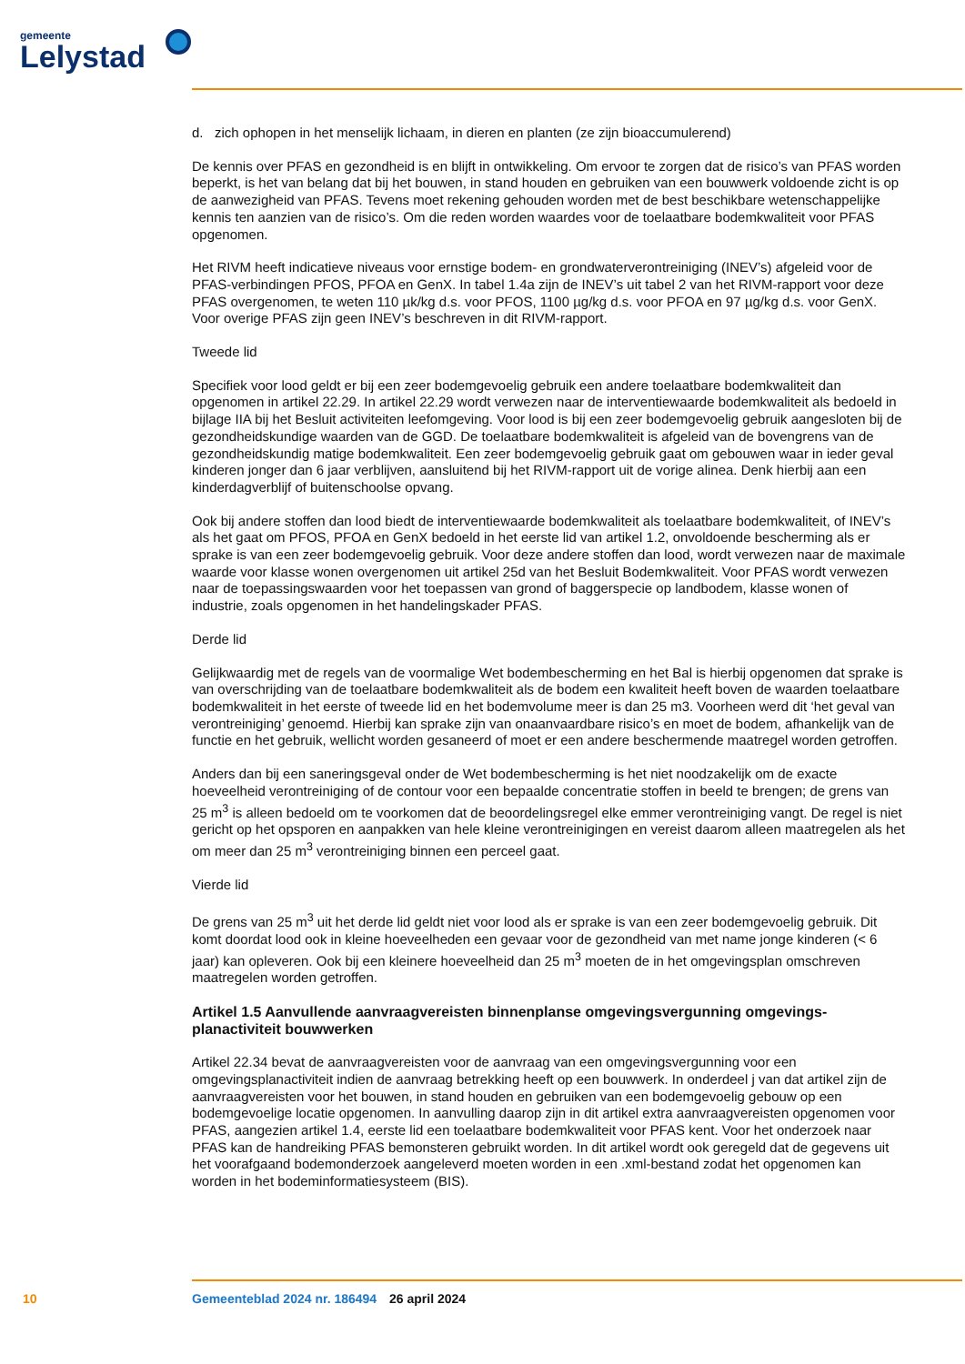gemeente
Lelystad
d. zich ophopen in het menselijk lichaam, in dieren en planten (ze zijn bioaccumulerend)
De kennis over PFAS en gezondheid is en blijft in ontwikkeling. Om ervoor te zorgen dat de risico’s van PFAS worden beperkt, is het van belang dat bij het bouwen, in stand houden en gebruiken van een bouwwerk voldoende zicht is op de aanwezigheid van PFAS. Tevens moet rekening gehouden worden met de best beschikbare wetenschappelijke kennis ten aanzien van de risico’s. Om die reden worden waardes voor de toelaatbare bodemkwaliteit voor PFAS opgenomen.
Het RIVM heeft indicatieve niveaus voor ernstige bodem- en grondwaterverontreiniging (INEV’s) afgeleid voor de PFAS-verbindingen PFOS, PFOA en GenX. In tabel 1.4a zijn de INEV’s uit tabel 2 van het RIVM-rapport voor deze PFAS overgenomen, te weten 110 µk/kg d.s. voor PFOS, 1100 µg/kg d.s. voor PFOA en 97 µg/kg d.s. voor GenX. Voor overige PFAS zijn geen INEV’s beschreven in dit RIVM-rapport.
Tweede lid
Specifiek voor lood geldt er bij een zeer bodemgevoelig gebruik een andere toelaatbare bodemkwaliteit dan opgenomen in artikel 22.29. In artikel 22.29 wordt verwezen naar de interventiewaarde bodemkwaliteit als bedoeld in bijlage IIA bij het Besluit activiteiten leefomgeving. Voor lood is bij een zeer bodemgevoelig gebruik aangesloten bij de gezondheidskundige waarden van de GGD. De toelaatbare bodemkwaliteit is afgeleid van de bovengrens van de gezondheidskundig matige bodemkwaliteit. Een zeer bodemgevoelig gebruik gaat om gebouwen waar in ieder geval kinderen jonger dan 6 jaar verblijven, aansluitend bij het RIVM-rapport uit de vorige alinea. Denk hierbij aan een kinderdagverblijf of buitenschoolse opvang.
Ook bij andere stoffen dan lood biedt de interventiewaarde bodemkwaliteit als toelaatbare bodemkwaliteit, of INEV’s als het gaat om PFOS, PFOA en GenX bedoeld in het eerste lid van artikel 1.2, onvoldoende bescherming als er sprake is van een zeer bodemgevoelig gebruik. Voor deze andere stoffen dan lood, wordt verwezen naar de maximale waarde voor klasse wonen overgenomen uit artikel 25d van het Besluit Bodemkwaliteit. Voor PFAS wordt verwezen naar de toepassingswaarden voor het toepassen van grond of baggerspecie op landbodem, klasse wonen of industrie, zoals opgenomen in het handelingskader PFAS.
Derde lid
Gelijkwaardig met de regels van de voormalige Wet bodembescherming en het Bal is hierbij opgenomen dat sprake is van overschrijding van de toelaatbare bodemkwaliteit als de bodem een kwaliteit heeft boven de waarden toelaatbare bodemkwaliteit in het eerste of tweede lid en het bodemvolume meer is dan 25 m3. Voorheen werd dit ‘het geval van verontreiniging’ genoemd. Hierbij kan sprake zijn van onaanvaard­bare risico’s en moet de bodem, afhankelijk van de functie en het gebruik, wellicht worden gesaneerd of moet er een andere beschermende maatregel worden getroffen.
Anders dan bij een saneringsgeval onder de Wet bodembescherming is het niet noodzakelijk om de exacte hoeveelheid verontreiniging of de contour voor een bepaalde concentratie stoffen in beeld te brengen; de grens van 25 m<sup>3</sup> is alleen bedoeld om te voorkomen dat de beoordelingsregel elke emmer verontreiniging vangt. De regel is niet gericht op het opsporen en aanpakken van hele kleine verontreini­gingen en vereist daarom alleen maatregelen als het om meer dan 25 m<sup>3</sup> verontreiniging binnen een perceel gaat.
Vierde lid
De grens van 25 m<sup>3</sup> uit het derde lid geldt niet voor lood als er sprake is van een zeer bodemgevoelig gebruik. Dit komt doordat lood ook in kleine hoeveelheden een gevaar voor de gezondheid van met name jonge kinderen (< 6 jaar) kan opleveren. Ook bij een kleinere hoeveelheid dan 25 m<sup>3</sup> moeten de in het omgevingsplan omschreven maatregelen worden getroffen.
Artikel 1.5 Aanvullende aanvraagvereisten binnenplanse omgevingsvergunning omgevings­planactiviteit bouwwerken
Artikel 22.34 bevat de aanvraagvereisten voor de aanvraag van een omgevingsvergunning voor een omgevingsplanactiviteit indien de aanvraag betrekking heeft op een bouwwerk. In onderdeel j van dat artikel zijn de aanvraagvereisten voor het bouwen, in stand houden en gebruiken van een bodemgevoelig gebouw op een bodemgevoelige locatie opgenomen. In aanvulling daarop zijn in dit artikel extra aanvraagvereisten opgenomen voor PFAS, aangezien artikel 1.4, eerste lid een toelaatbare bodemkwaliteit voor PFAS kent. Voor het onderzoek naar PFAS kan de handreiking PFAS bemonsteren gebruikt worden. In dit artikel wordt ook geregeld dat de gegevens uit het voorafgaand bodemonderzoek aangeleverd moeten worden in een .xml-bestand zodat het opgenomen kan worden in het bodeminformatiesysteem (BIS).
10 Gemeenteblad 2024 nr. 186494 26 april 2024